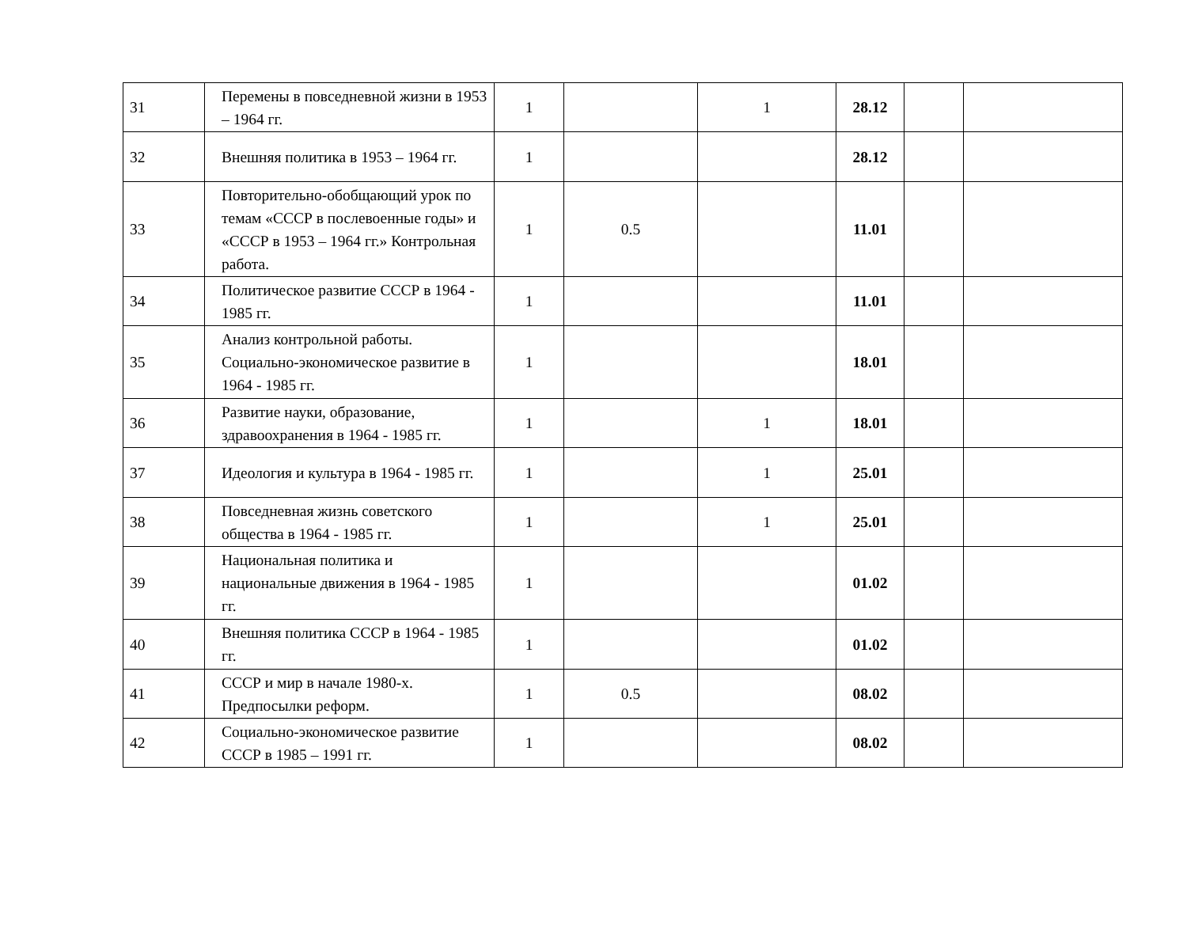| 31 | Перемены в повседневной жизни в 1953 – 1964 гг. | 1 | | 1 | 28.12 | | |
| 32 | Внешняя политика в 1953 – 1964 гг. | 1 | | | 28.12 | | |
| 33 | Повторительно-обобщающий урок по темам «СССР в послевоенные годы» и «СССР в 1953 – 1964 гг.» Контрольная работа. | 1 | 0.5 | | 11.01 | | |
| 34 | Политическое развитие СССР в 1964 - 1985 гг. | 1 | | | 11.01 | | |
| 35 | Анализ контрольной работы. Социально-экономическое развитие в 1964 - 1985 гг. | 1 | | | 18.01 | | |
| 36 | Развитие науки, образование, здравоохранения в 1964 - 1985 гг. | 1 | | 1 | 18.01 | | |
| 37 | Идеология и культура в 1964 - 1985 гг. | 1 | | 1 | 25.01 | | |
| 38 | Повседневная жизнь советского общества в 1964 - 1985 гг. | 1 | | 1 | 25.01 | | |
| 39 | Национальная политика и национальные движения в 1964 - 1985 гг. | 1 | | | 01.02 | | |
| 40 | Внешняя политика СССР в 1964 - 1985 гг. | 1 | | | 01.02 | | |
| 41 | СССР и мир в начале 1980-х. Предпосылки реформ. | 1 | 0.5 | | 08.02 | | |
| 42 | Социально-экономическое развитие СССР в 1985 – 1991 гг. | 1 | | | 08.02 | | |